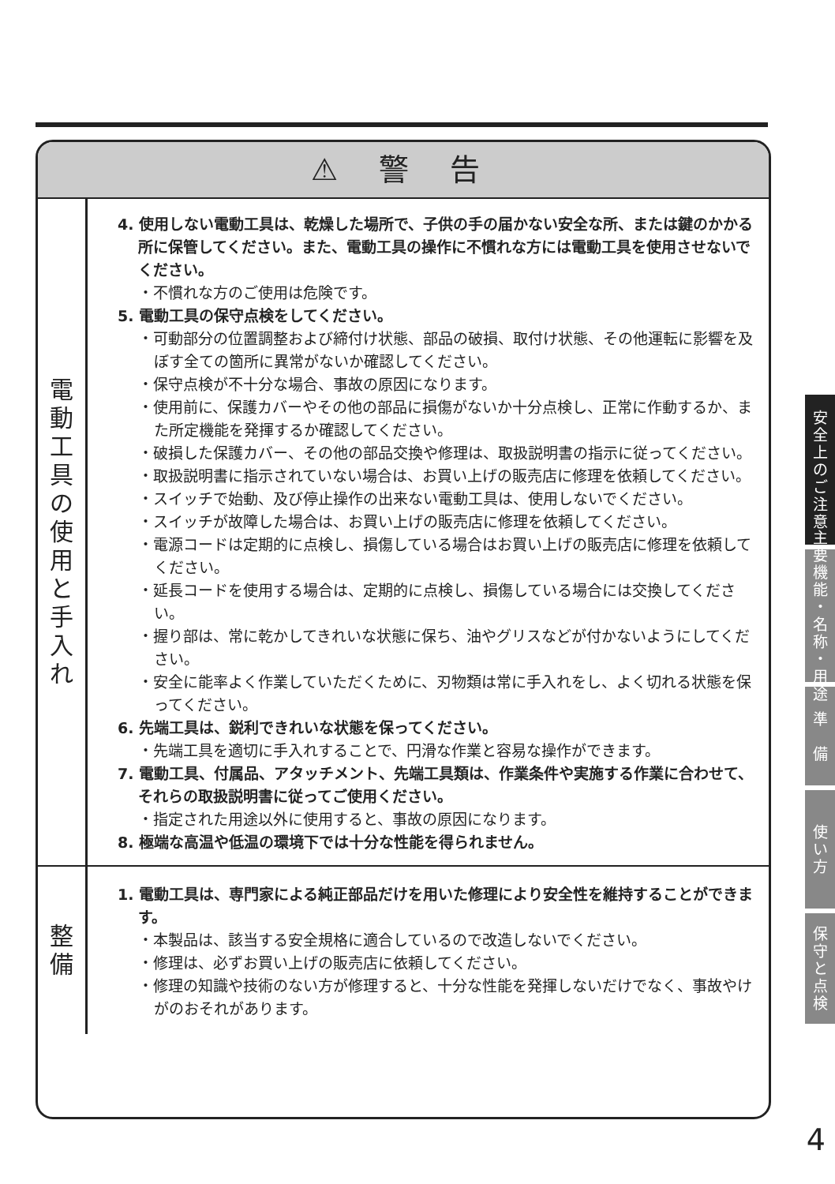⚠ 警 告
| 電 動 工 具 の 使 用 と 手 入 れ | 4. 使用しない電動工具は、乾燥した場所で、子供の手の届かない安全な所、または鍵のかかる所に保管してください。また、電動工具の操作に不慣れな方には電動工具を使用させないでください。 ・不慣れな方のご使用は危険です。 5. 電動工具の保守点検をしてください。 ・可動部分の位置調整および締付け状態、部品の破損、取付け状態、その他運転に影響を及ぼす全ての箇所に異常がないか確認してください。 ・保守点検が不十分な場合、事故の原因になります。 ・使用前に、保護カバーやその他の部品に損傷がないか十分点検し、正常に作動するか、また所定機能を発揮するか確認してください。 ・破損した保護カバー、その他の部品交換や修理は、取扱説明書の指示に従ってください。 ・取扱説明書に指示されていない場合は、お買い上げの販売店に修理を依頼してください。 ・スイッチで始動、及び停止操作の出来ない電動工具は、使用しないでください。 ・スイッチが故障した場合は、お買い上げの販売店に修理を依頼してください。 ・電源コードは定期的に点検し、損傷している場合はお買い上げの販売店に修理を依頼してください。 ・延長コードを使用する場合は、定期的に点検し、損傷している場合には交換してください。 ・握り部は、常に乾かしてきれいな状態に保ち、油やグリスなどが付かないようにしてください。 ・安全に能率よく作業していただくために、刃物類は常に手入れをし、よく切れる状態を保ってください。 6. 先端工具は、鋭利できれいな状態を保ってください。 ・先端工具を適切に手入れすることで、円滑な作業と容易な操作ができます。 7. 電動工具、付属品、アタッチメント、先端工具類は、作業条件や実施する作業に合わせて、それらの取扱説明書に従ってご使用ください。 ・指定された用途以外に使用すると、事故の原因になります。 8. 極端な高温や低温の環境下では十分な性能を得られません。 |
| 整 備 | 1. 電動工具は、専門家による純正部品だけを用いた修理により安全性を維持することができます。 ・本製品は、該当する安全規格に適合しているので改造しないでください。 ・修理は、必ずお買い上げの販売店に依頼してください。 ・修理の知識や技術のない方が修理すると、十分な性能を発揮しないだけでなく、事故やけがのおそれがあります。 |
安
全
上
の
ご
注
意
主
要
機
能
・
名
称
・
用
途
準
備
使
い
方
保
守
と
点
検
4